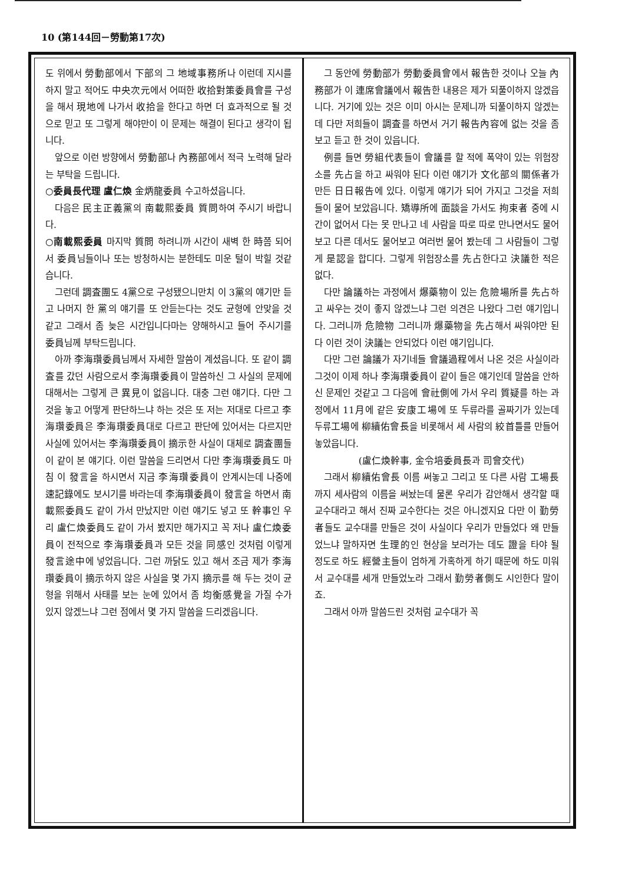10 (第144回－勞動第17次)
도 위에서 勞動部에서 下部의 그 地域事務所나 이런데 지시를 하지 말고 적어도 中央次元에서 어떠한 收拾對策委員會를 구성을 해서 現地에 나가서 收拾을 한다고 하면 더 효과적으로 될 것으로 믿고 또 그렇게 해야만이 이 문제는 해결이 된다고 생각이 됩니다.
앞으로 이런 방향에서 勞動部나 內務部에서 적극 노력해 달라는 부탁을 드립니다.
○委員長代理 盧仁煥 金炳龍委員 수고하셨읍니다.
다음은 民主正義黨의 南載熙委員 質問하여 주시기 바랍니다.
○南載熙委員 마지막 質問 하려니까 시간이 새벽 한 時쯤 되어서 委員님들이나 또는 방청하시는 분한테도 미운 털이 박힐 것같습니다.
그런데 調査團도 4黨으로 구성됐으니만치 이 3黨의 얘기만 듣고 나머지 한 黨의 얘기를 또 안듣는다는 것도 균형에 안맞을 것 같고 그래서 좀 늦은 시간입니다마는 양해하시고 들어 주시기를 委員님께 부탁드립니다.
아까 李海瓚委員님께서 자세한 말씀이 계셨읍니다. 또 같이 調査를 갔던 사람으로서 李海瓚委員이 말씀하신 그 사실의 문제에 대해서는 그렇게 큰 異見이 없읍니다. 대충 그런 얘기다. 다만 그것을 놓고 어떻게 판단하느냐 하는 것은 또 저는 저대로 다르고 李海瓚委員은 李海瓚委員대로 다르고 판단에 있어서는 다르지만 사실에 있어서는 李海瓚委員이 摘示한 사실이 대체로 調査團들이 같이 본 얘기다. 이런 말씀을 드리면서 다만 李海瓚委員도 마침 이 發言을 하시면서 지금 李海瓚委員이 안계시는데 나중에 速記錄에도 보시기를 바라는데 李海瓚委員이 發言을 하면서 南載熙委員도 같이 가서 만났지만 이런 얘기도 넣고 또 幹事인 우리 盧仁煥委員도 같이 가서 봤지만 해가지고 꼭 저나 盧仁煥委員이 전적으로 李海瓚委員과 모든 것을 同感인 것처럼 이렇게 發言途中에 넣었읍니다. 그런 까닭도 있고 해서 조금 제가 李海瓚委員이 摘示하지 않은 사실을 몇 가지 摘示를 해 두는 것이 균형을 위해서 사태를 보는 눈에 있어서 좀 均衡感覺을 가질 수가 있지 않겠느냐 그런 점에서 몇 가지 말씀을 드리겠읍니다.
그 동안에 勞動部가 勞動委員會에서 報告한 것이나 오늘 內務部가 이 連席會議에서 報告한 내용은 제가 되풀이하지 않겠읍니다. 거기에 있는 것은 이미 아시는 문제니까 되풀이하지 않겠는데 다만 저희들이 調査를 하면서 거기 報告內容에 없는 것을 좀 보고 듣고 한 것이 있읍니다.
例를 들면 勞組代表들이 會議를 할 적에 폭약이 있는 위험장소를 先占을 하고 싸워야 된다 이런 얘기가 文化部의 關係者가 만든 日日報告에 있다. 이렇게 얘기가 되어 가지고 그것을 저희들이 물어 보았읍니다. 矯導所에 面談을 가서도 拘束者 중에 시간이 없어서 다는 못 만나고 네 사람을 따로 따로 만나면서도 물어 보고 다른 데서도 물어보고 여러번 물어 봤는데 그 사람들이 그렇게 是認을 합디다. 그렇게 위험장소를 先占한다고 決議한 적은 없다.
다만 論議하는 과정에서 爆藥物이 있는 危險場所를 先占하고 싸우는 것이 좋지 않겠느냐 그런 의견은 나왔다 그런 얘기입니다. 그러니까 危險物 그러니까 爆藥物을 先占해서 싸워야만 된다 이런 것이 決議는 안되었다 이런 얘기입니다.
다만 그런 論議가 자기네들 會議過程에서 나온 것은 사실이라 그것이 이제 하나 李海瓚委員이 같이 들은 얘기인데 말씀을 안하신 문제인 것같고 그 다음에 會社側에 가서 우리 質疑를 하는 과정에서 11月에 같은 安康工場에 또 두류라를 골짜기가 있는데 두류工場에 柳續佑會長을 비롯해서 세 사람의 絞首틀를 만들어 놓았읍니다.
(盧仁煥幹事, 金令培委員長과 司會交代)
그래서 柳續佑會長 이름 써놓고 그리고 또 다른 사람 工場長까지 세사람의 이름을 써놨는데 물론 우리가 감안해서 생각할 때 교수대라고 해서 진짜 교수한다는 것은 아니겠지요 다만 이 勤勞者들도 교수대를 만들은 것이 사실이다 우리가 만들었다 왜 만들었느냐 말하자면 生理的인 현상을 보러가는 데도 證을 타야 될 정도로 하도 經營主들이 엄하게 가혹하게 하기 때문에 하도 미워서 교수대를 세개 만들었노라 그래서 勤勞者側도 시인한다 말이죠.
그래서 아까 말씀드린 것처럼 교수대가 꼭